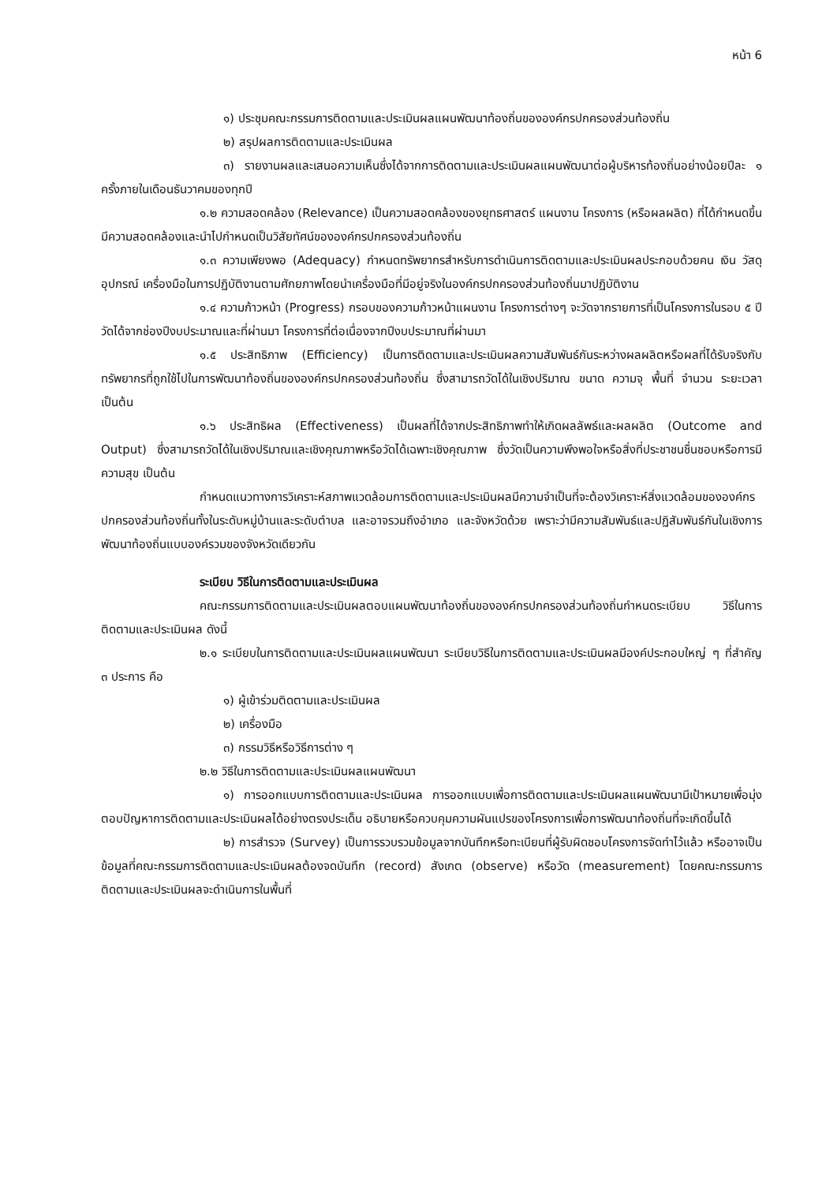หน้า 6
๑) ประชุมคณะกรรมการติดตามและประเมินผลแผนพัฒนาท้องถิ่นขององค์กรปกครองส่วนท้องถิ่น
๒) สรุปผลการติดตามและประเมินผล
๓) รายงานผลและเสนอความเห็นซึ่งได้จากการติดตามและประเมินผลแผนพัฒนาต่อผู้บริหารท้องถิ่นอย่างน้อยปีละ ๑ ครั้งภายในเดือนธันวาคมของทุกปี
๑.๒ ความสอดคล้อง (Relevance) เป็นความสอดคล้องของยุทธศาสตร์ แผนงาน โครงการ (หรือผลผลิต) ที่ได้กำหนดขึ้นมีความสอดคล้องและนำไปกำหนดเป็นวิสัยทัศน์ขององค์กรปกครองส่วนท้องถิ่น
๑.๓ ความเพียงพอ (Adequacy) กำหนดทรัพยากรสำหรับการดำเนินการติดตามและประเมินผลประกอบด้วยคน เงิน วัสดุ อุปกรณ์ เครื่องมือในการปฏิบัติงานตามศักยภาพโดยนำเครื่องมือที่มีอยู่จริงในองค์กรปกครองส่วนท้องถิ่นมาปฏิบัติงาน
๑.๔ ความก้าวหน้า (Progress) กรอบของความก้าวหน้าแผนงาน โครงการต่างๆ จะวัดจากรายการที่เป็นโครงการในรอบ ๕ ปี วัดได้จากช่องปีงบประมาณและที่ผ่านมา โครงการที่ต่อเนื่องจากปีงบประมาณที่ผ่านมา
๑.๕ ประสิทธิภาพ (Efficiency) เป็นการติดตามและประเมินผลความสัมพันธ์กันระหว่างผลผลิตหรือผลที่ได้รับจริงกับทรัพยากรที่ถูกใช้ไปในการพัฒนาท้องถิ่นขององค์กรปกครองส่วนท้องถิ่น ซึ่งสามารถวัดได้ในเชิงปริมาณ ขนาด ความจุ พื้นที่ จำนวน ระยะเวลา เป็นต้น
๑.๖ ประสิทธิผล (Effectiveness) เป็นผลที่ได้จากประสิทธิภาพทำให้เกิดผลลัพธ์และผลผลิต (Outcome and Output) ซึ่งสามารถวัดได้ในเชิงปริมาณและเชิงคุณภาพหรือวัดได้เฉพาะเชิงคุณภาพ ซึ่งวัดเป็นความพึงพอใจหรือสิ่งที่ประชาชนชื่นชอบหรือการมีความสุข เป็นต้น
กำหนดแนวทางการวิเคราะห์สภาพแวดล้อมการติดตามและประเมินผลมีความจำเป็นที่จะต้องวิเคราะห์สิ่งแวดล้อมขององค์กรปกครองส่วนท้องถิ่นทั้งในระดับหมู่บ้านและระดับตำบล และอาจรวมถึงอำเภอ และจังหวัดด้วย เพราะว่ามีความสัมพันธ์และปฏิสัมพันธ์กันในเชิงการพัฒนาท้องถิ่นแบบองค์รวมของจังหวัดเดียวกัน
ระเบียบ วิธีในการติดตามและประเมินผล
คณะกรรมการติดตามและประเมินผลตอบแผนพัฒนาท้องถิ่นขององค์กรปกครองส่วนท้องถิ่นกำหนดระเบียบ วิธีในการติดตามและประเมินผล ดังนี้
๒.๑ ระเบียบในการติดตามและประเมินผลแผนพัฒนา ระเบียบวิธีในการติดตามและประเมินผลมีองค์ประกอบใหญ่ ๆ ที่สำคัญ ๓ ประการ คือ
๑) ผู้เข้าร่วมติดตามและประเมินผล
๒) เครื่องมือ
๓) กรรมวิธีหรือวิธีการต่าง ๆ
๒.๒ วิธีในการติดตามและประเมินผลแผนพัฒนา
๑) การออกแบบการติดตามและประเมินผล การออกแบบเพื่อการติดตามและประเมินผลแผนพัฒนามีเป้าหมายเพื่อมุ่งตอบปัญหาการติดตามและประเมินผลได้อย่างตรงประเด็น อธิบายหรือควบคุมความผันแปรของโครงการเพื่อการพัฒนาท้องถิ่นที่จะเกิดขึ้นได้
๒) การสำรวจ (Survey) เป็นการรวบรวมข้อมูลจากบันทึกหรือทะเบียนที่ผู้รับผิดชอบโครงการจัดทำไว้แล้ว หรืออาจเป็นข้อมูลที่คณะกรรมการติดตามและประเมินผลต้องจดบันทึก (record) สังเกต (observe) หรือวัด (measurement) โดยคณะกรรมการติดตามและประเมินผลจะดำเนินการในพื้นที่